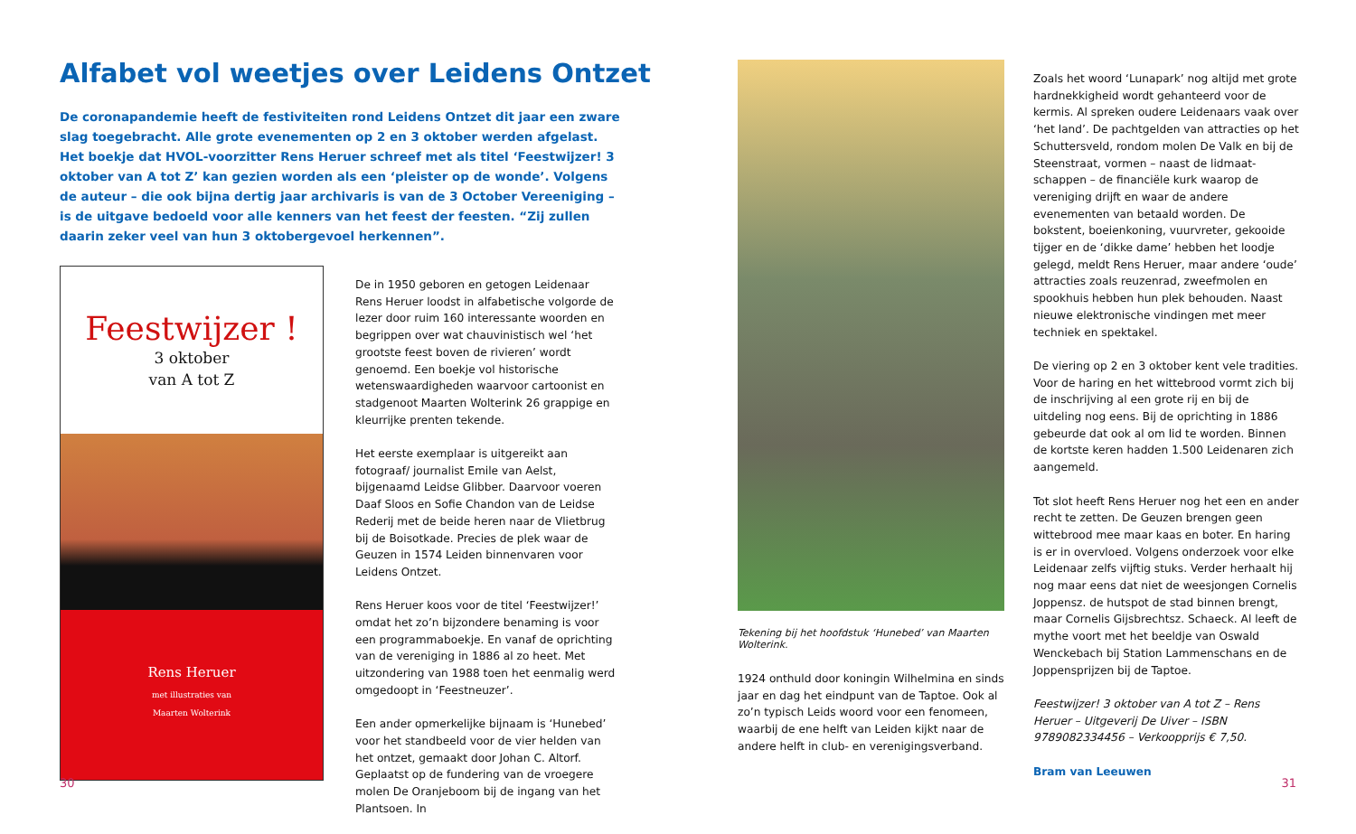Alfabet vol weetjes over Leidens Ontzet
De coronapandemie heeft de festiviteiten rond Leidens Ontzet dit jaar een zware slag toegebracht. Alle grote evenementen op 2 en 3 oktober werden afgelast. Het boekje dat HVOL-voorzitter Rens Heruer schreef met als titel ‘Feestwijzer! 3 oktober van A tot Z’ kan gezien worden als een ‘pleister op de wonde’. Volgens de auteur – die ook bijna dertig jaar archivaris is van de 3 October Vereeniging – is de uitgave bedoeld voor alle kenners van het feest der feesten. “Zij zullen daarin zeker veel van hun 3 oktobergevoel herkennen”.
Feestwijzer !
3 oktober
van A tot Z
Rens Heruer
met illustraties van
Maarten Wolterink
De in 1950 geboren en getogen Leidenaar Rens Heruer loodst in alfabetische volgorde de lezer door ruim 160 interessante woorden en begrippen over wat chauvinistisch wel ‘het grootste feest boven de rivieren’ wordt genoemd. Een boekje vol historische wetenswaardigheden waarvoor cartoonist en stadgenoot Maarten Wolterink 26 grappige en kleurrijke prenten tekende.
Het eerste exemplaar is uitgereikt aan fotograaf/ journalist Emile van Aelst, bijgenaamd Leidse Glibber. Daarvoor voeren Daaf Sloos en Sofie Chandon van de Leidse Rederij met de beide heren naar de Vlietbrug bij de Boisotkade. Precies de plek waar de Geuzen in 1574 Leiden binnenvaren voor Leidens Ontzet.
Rens Heruer koos voor de titel ‘Feestwijzer!’ omdat het zo’n bijzondere benaming is voor een programmaboekje. En vanaf de oprichting van de vereniging in 1886 al zo heet. Met uitzondering van 1988 toen het eenmalig werd omgedoopt in ‘Feestneuzer’.
Een ander opmerkelijke bijnaam is ‘Hunebed’ voor het standbeeld voor de vier helden van het ontzet, gemaakt door Johan C. Altorf. Geplaatst op de fundering van de vroegere molen De Oranjeboom bij de ingang van het Plantsoen. In
30
Tekening bij het hoofdstuk ‘Hunebed’ van Maarten Wolterink.
1924 onthuld door koningin Wilhelmina en sinds jaar en dag het eindpunt van de Taptoe. Ook al zo’n typisch Leids woord voor een fenomeen, waarbij de ene helft van Leiden kijkt naar de andere helft in club- en verenigingsverband.
Zoals het woord ‘Lunapark’ nog altijd met grote hardnekkigheid wordt gehanteerd voor de kermis. Al spreken oudere Leidenaars vaak over ‘het land’. De pachtgelden van attracties op het Schuttersveld, rondom molen De Valk en bij de Steenstraat, vormen – naast de lidmaat­schappen – de financiële kurk waarop de vereniging drijft en waar de andere evenementen van betaald worden. De bokstent, boeienkoning, vuurvreter, gekooide tijger en de ‘dikke dame’ hebben het loodje gelegd, meldt Rens Heruer, maar andere ‘oude’ attracties zoals reuzenrad, zweefmolen en spookhuis hebben hun plek behouden. Naast nieuwe elektronische vindingen met meer techniek en spektakel.
De viering op 2 en 3 oktober kent vele tradities. Voor de haring en het wittebrood vormt zich bij de inschrijving al een grote rij en bij de uitdeling nog eens. Bij de oprichting in 1886 gebeurde dat ook al om lid te worden. Binnen de kortste keren hadden 1.500 Leidenaren zich aangemeld.
Tot slot heeft Rens Heruer nog het een en ander recht te zetten. De Geuzen brengen geen wittebrood mee maar kaas en boter. En haring is er in overvloed. Volgens onderzoek voor elke Leidenaar zelfs vijftig stuks. Verder herhaalt hij nog maar eens dat niet de weesjongen Cornelis Joppensz. de hutspot de stad binnen brengt, maar Cornelis Gijsbrechtsz. Schaeck. Al leeft de mythe voort met het beeldje van Oswald Wenckebach bij Station Lammenschans en de Joppensprijzen bij de Taptoe.
Feestwijzer! 3 oktober van A tot Z – Rens Heruer – Uitgeverij De Uiver – ISBN 9789082334456 – Verkoopprijs € 7,50.
Bram van Leeuwen
31